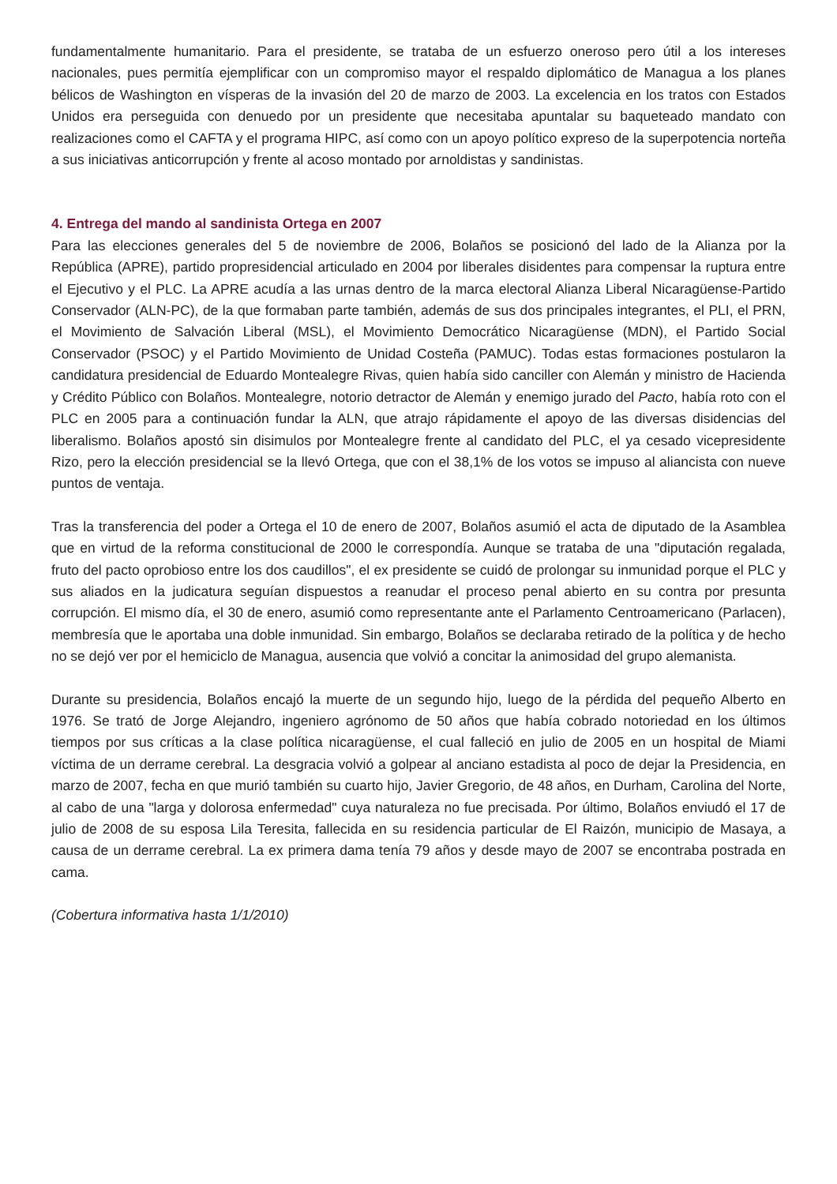fundamentalmente humanitario. Para el presidente, se trataba de un esfuerzo oneroso pero útil a los intereses nacionales, pues permitía ejemplificar con un compromiso mayor el respaldo diplomático de Managua a los planes bélicos de Washington en vísperas de la invasión del 20 de marzo de 2003. La excelencia en los tratos con Estados Unidos era perseguida con denuedo por un presidente que necesitaba apuntalar su baqueteado mandato con realizaciones como el CAFTA y el programa HIPC, así como con un apoyo político expreso de la superpotencia norteña a sus iniciativas anticorrupción y frente al acoso montado por arnoldistas y sandinistas.
4. Entrega del mando al sandinista Ortega en 2007
Para las elecciones generales del 5 de noviembre de 2006, Bolaños se posicionó del lado de la Alianza por la República (APRE), partido propresidencial articulado en 2004 por liberales disidentes para compensar la ruptura entre el Ejecutivo y el PLC. La APRE acudía a las urnas dentro de la marca electoral Alianza Liberal Nicaragüense-Partido Conservador (ALN-PC), de la que formaban parte también, además de sus dos principales integrantes, el PLI, el PRN, el Movimiento de Salvación Liberal (MSL), el Movimiento Democrático Nicaragüense (MDN), el Partido Social Conservador (PSOC) y el Partido Movimiento de Unidad Costeña (PAMUC). Todas estas formaciones postularon la candidatura presidencial de Eduardo Montealegre Rivas, quien había sido canciller con Alemán y ministro de Hacienda y Crédito Público con Bolaños. Montealegre, notorio detractor de Alemán y enemigo jurado del Pacto, había roto con el PLC en 2005 para a continuación fundar la ALN, que atrajo rápidamente el apoyo de las diversas disidencias del liberalismo. Bolaños apostó sin disimulos por Montealegre frente al candidato del PLC, el ya cesado vicepresidente Rizo, pero la elección presidencial se la llevó Ortega, que con el 38,1% de los votos se impuso al aliancista con nueve puntos de ventaja.
Tras la transferencia del poder a Ortega el 10 de enero de 2007, Bolaños asumió el acta de diputado de la Asamblea que en virtud de la reforma constitucional de 2000 le correspondía. Aunque se trataba de una "diputación regalada, fruto del pacto oprobioso entre los dos caudillos", el ex presidente se cuidó de prolongar su inmunidad porque el PLC y sus aliados en la judicatura seguían dispuestos a reanudar el proceso penal abierto en su contra por presunta corrupción. El mismo día, el 30 de enero, asumió como representante ante el Parlamento Centroamericano (Parlacen), membresía que le aportaba una doble inmunidad. Sin embargo, Bolaños se declaraba retirado de la política y de hecho no se dejó ver por el hemiciclo de Managua, ausencia que volvió a concitar la animosidad del grupo alemanista.
Durante su presidencia, Bolaños encajó la muerte de un segundo hijo, luego de la pérdida del pequeño Alberto en 1976. Se trató de Jorge Alejandro, ingeniero agrónomo de 50 años que había cobrado notoriedad en los últimos tiempos por sus críticas a la clase política nicaragüense, el cual falleció en julio de 2005 en un hospital de Miami víctima de un derrame cerebral. La desgracia volvió a golpear al anciano estadista al poco de dejar la Presidencia, en marzo de 2007, fecha en que murió también su cuarto hijo, Javier Gregorio, de 48 años, en Durham, Carolina del Norte, al cabo de una "larga y dolorosa enfermedad" cuya naturaleza no fue precisada. Por último, Bolaños enviudó el 17 de julio de 2008 de su esposa Lila Teresita, fallecida en su residencia particular de El Raizón, municipio de Masaya, a causa de un derrame cerebral. La ex primera dama tenía 79 años y desde mayo de 2007 se encontraba postrada en cama.
(Cobertura informativa hasta 1/1/2010)